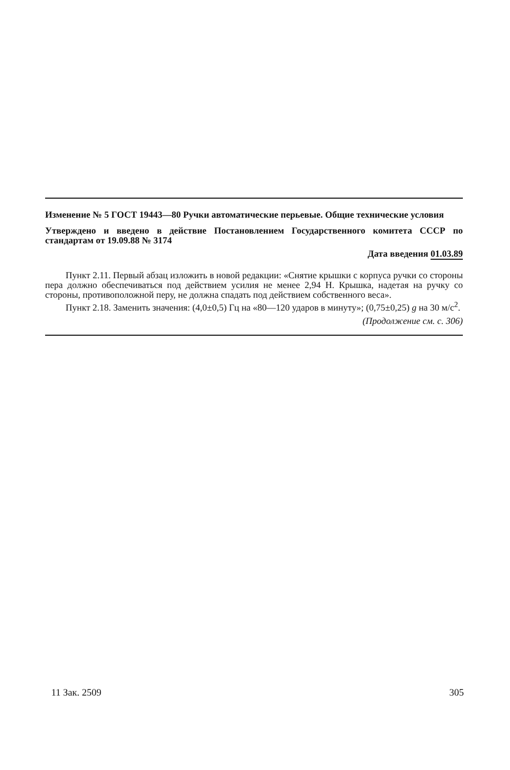Изменение № 5 ГОСТ 19443—80 Ручки автоматические перьевые. Общие технические условия
Утверждено и введено в действие Постановлением Государственного комитета СССР по стандартам от 19.09.88 № 3174
Дата введения 01.03.89
Пункт 2.11. Первый абзац изложить в новой редакции: «Снятие крышки с корпуса ручки со стороны пера должно обеспечиваться под действием усилия не менее 2,94 Н. Крышка, надетая на ручку со стороны, противоположной перу, не должна спадать под действием собственного веса».
Пункт 2.18. Заменить значения: (4,0±0,5) Гц на «80—120 ударов в минуту»; (0,75±0,25) g на 30 м/с<sup>2</sup>.
(Продолжение см. с. 306)
11 Зак. 2509 305